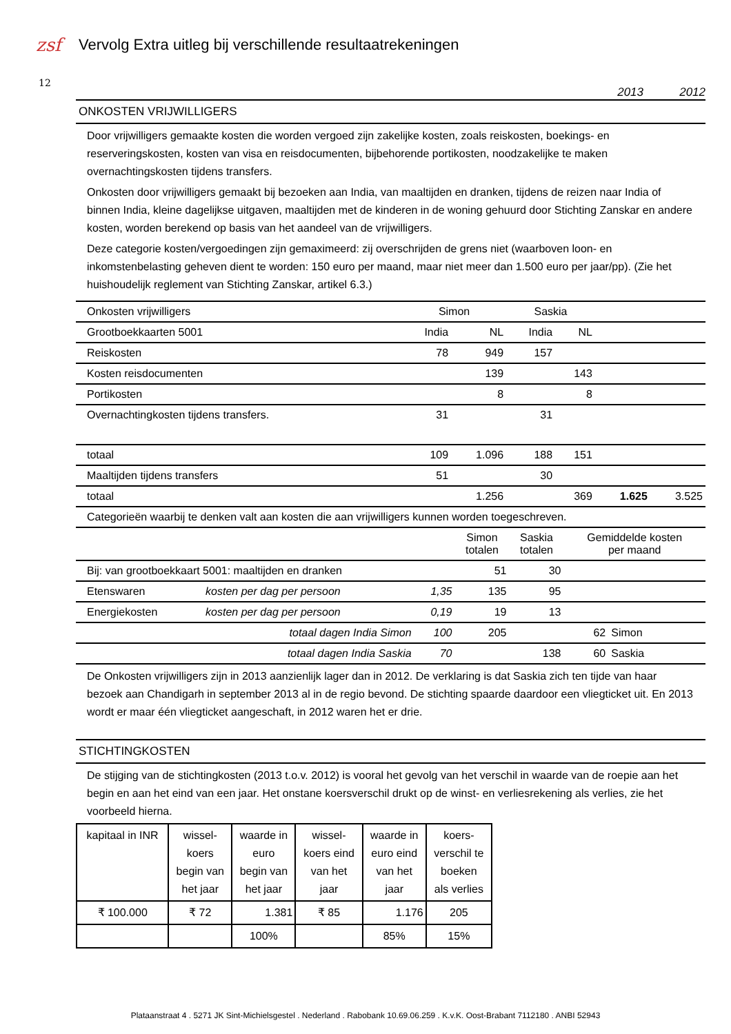zsf
Vervolg Extra uitleg bij verschillende resultaatrekeningen
12
2013 2012
ONKOSTEN VRIJWILLIGERS
Door vrijwilligers gemaakte kosten die worden vergoed zijn zakelijke kosten, zoals reiskosten, boekings- en reserveringskosten, kosten van visa en reisdocumenten, bijbehorende portikosten, noodzakelijke te maken overnachtingskosten tijdens transfers.
Onkosten door vrijwilligers gemaakt bij bezoeken aan India, van maaltijden en dranken, tijdens de reizen naar India of binnen India, kleine dagelijkse uitgaven, maaltijden met de kinderen in de woning gehuurd door Stichting Zanskar en andere kosten, worden berekend op basis van het aandeel van de vrijwilligers.
Deze categorie kosten/vergoedingen zijn gemaximeerd: zij overschrijden de grens niet (waarboven loon- en inkomstenbelasting geheven dient te worden: 150 euro per maand, maar niet meer dan 1.500 euro per jaar/pp). (Zie het huishoudelijk reglement van Stichting Zanskar, artikel 6.3.)
| Onkosten vrijwilligers | Simon | | Saskia | | | |
| Grootboekkaarten 5001 | India | NL | India | NL | | |
| Reiskosten | 78 | 949 | 157 | | | |
| Kosten reisdocumenten | | 139 | | 143 | | |
| Portikosten | | 8 | | 8 | | |
| Overnachtingkosten tijdens transfers. | 31 | | 31 | | | |
| totaal | 109 | 1.096 | 188 | 151 | | |
| Maaltijden tijdens transfers | 51 | | 30 | | | |
| totaal | | 1.256 | | 369 | 1.625 | 3.525 |
| Categorieën waarbij te denken valt aan kosten die aan vrijwilligers kunnen worden toegeschreven. | | | | | | |
| | | | Simon totalen | Saskia totalen | Gemiddelde kosten per maand | |
| Bij: van grootboekkaart 5001: maaltijden en dranken | | | 51 | 30 | | |
| Etenswaren | kosten per dag per persoon | 1,35 | 135 | 95 | | |
| Energiekosten | kosten per dag per persoon | 0,19 | 19 | 13 | | |
| | totaal dagen India Simon | 100 | 205 | | 62 | Simon |
| | totaal dagen India Saskia | 70 | | 138 | 60 | Saskia |
De Onkosten vrijwilligers zijn in 2013 aanzienlijk lager dan in 2012. De verklaring is dat Saskia zich ten tijde van haar bezoek aan Chandigarh in september 2013 al in de regio bevond. De stichting spaarde daardoor een vliegticket uit. En 2013 wordt er maar één vliegticket aangeschaft, in 2012 waren het er drie.
STICHTINGKOSTEN
De stijging van de stichtingkosten (2013 t.o.v. 2012) is vooral het gevolg van het verschil in waarde van de roepie aan het begin en aan het eind van een jaar. Het onstane koersverschil drukt op de winst- en verliesrekening als verlies, zie het voorbeeld hierna.
| kapitaal in INR | wissel- koers begin van het jaar | waarde in euro begin van het jaar | wissel- koers eind van het jaar | waarde in euro eind van het jaar | koers- verschil te boeken als verlies |
| ₹ 100.000 | ₹ 72 | 1.381 | ₹ 85 | 1.176 | 205 |
| | | 100% | | 85% | 15% |
Plataanstraat 4 . 5271 JK Sint-Michielsgestel . Nederland . Rabobank 10.69.06.259 . K.v.K. Oost-Brabant 7112180 . ANBI 52943